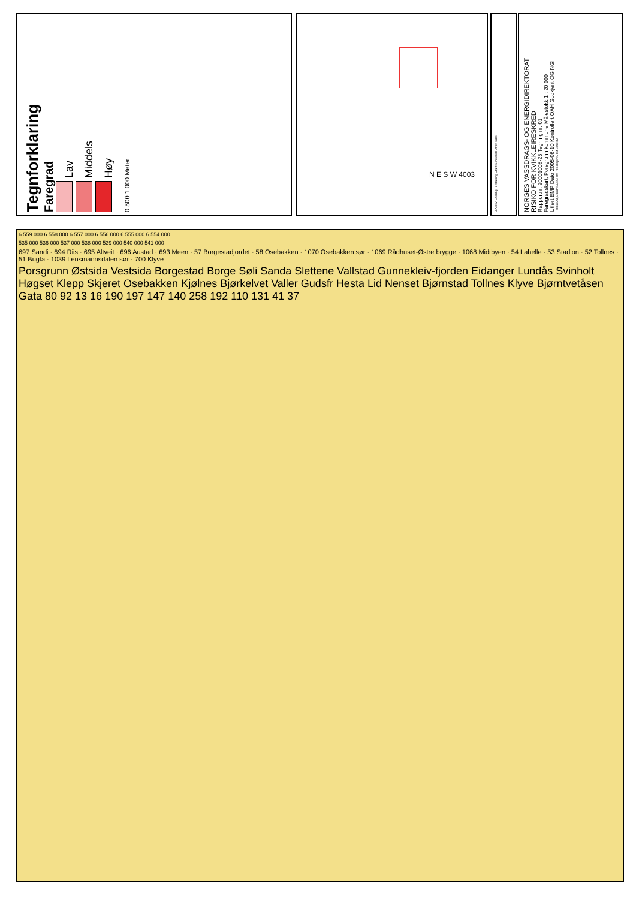Tegnforklaring
Faregrad
Lav
Middels
Høy
0 500 1 000 Meter
N E S W 4003
B A Rev. Endring - erstatning Utført Kontrollert Utført Dato
NORGES VASSDRAGS- OG ENERGIDIREKTORAT
RISIKO FOR KVIKKLEIRESKRED
Rapportnr. 20001008-25 Tegning nr. 01
Faregradskart, Porsgrunn kommune Målestokk 1 : 20 000
Utført EMP Dato 2005-06-10 Kontrollert OAH Godkjent OG NGI
Format:A3, Datum:EUREF89, Projeksjon:UTM Sone:32
6 559 000 6 558 000 6 557 000 6 556 000 6 555 000 6 554 000
535 000 536 000 537 000 538 000 539 000 540 000 541 000
697 Sandi · 694 Riis · 695 Altveit · 696 Austad · 693 Meen · 57 Borgestadjordet · 58 Osebakken · 1070 Osebakken sør · 1069 Rådhuset-Østre brygge · 1068 Midtbyen · 54 Lahelle · 53 Stadion · 52 Tollnes · 51 Bugta · 1039 Lensmannsdalen sør · 700 Klyve
Porsgrunn Østsida Vestsida Borgestad Borge Søli Sanda Slettene Vallstad Gunnekleiv-fjorden Eidanger Lundås Svinholt Høgset Klepp Skjeret Osebakken Kjølnes Bjørkelvet Valler Gudsfr Hesta Lid Nenset Bjørnstad Tollnes Klyve Bjørntvetåsen Gata 80 92 13 16 190 197 147 140 258 192 110 131 41 37